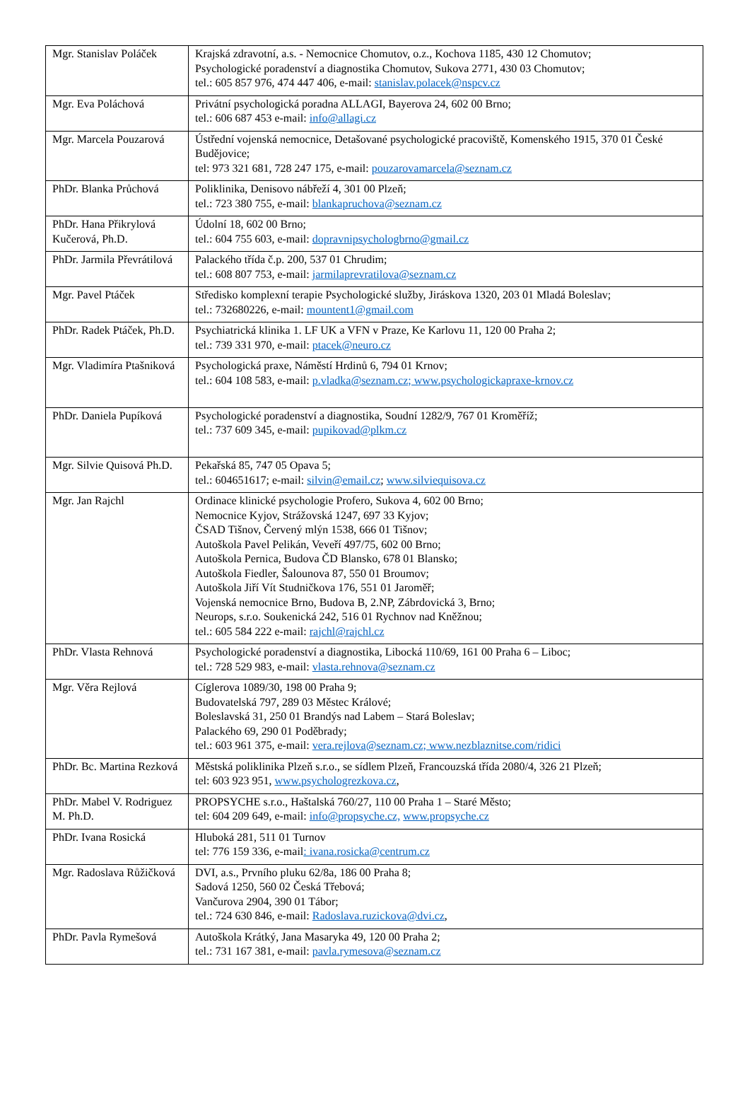| Mgr. Stanislav Poláček | Krajská zdravotní, a.s. - Nemocnice Chomutov, o.z., Kochova 1185, 430 12 Chomutov; Psychologické poradenství a diagnostika Chomutov, Sukova 2771, 430 03 Chomutov; tel.: 605 857 976, 474 447 406, e-mail: stanislav.polacek@nspcv.cz |
| Mgr. Eva Poláchová | Privátní psychologická poradna ALLAGI, Bayerova 24, 602 00 Brno; tel.: 606 687 453 e-mail: info@allagi.cz |
| Mgr. Marcela Pouzarová | Ústřední vojenská nemocnice, Detašované psychologické pracoviště, Komenského 1915, 370 01 České Budějovice; tel: 973 321 681, 728 247 175, e-mail: pouzarovamarcela@seznam.cz |
| PhDr. Blanka Průchová | Poliklinika, Denisovo nábřeží 4, 301 00 Plzeň; tel.: 723 380 755, e-mail: blankapruchova@seznam.cz |
| PhDr. Hana Přikrylová Kučerová, Ph.D. | Údolní 18, 602 00 Brno; tel.: 604 755 603, e-mail: dopravnipsychologbrno@gmail.cz |
| PhDr. Jarmila Převrátilová | Palackého třída č.p. 200, 537 01 Chrudim; tel.: 608 807 753, e-mail: jarmilaprevratilova@seznam.cz |
| Mgr. Pavel Ptáček | Středisko komplexní terapie Psychologické služby, Jiráskova 1320, 203 01 Mladá Boleslav; tel.: 732680226, e-mail: mountent1@gmail.com |
| PhDr. Radek Ptáček, Ph.D. | Psychiatrická klinika 1. LF UK a VFN v Praze, Ke Karlovu 11, 120 00 Praha 2; tel.: 739 331 970, e-mail: ptacek@neuro.cz |
| Mgr. Vladimíra Ptašniková | Psychologická praxe, Náměstí Hrdinů 6, 794 01 Krnov; tel.: 604 108 583, e-mail: p.vladka@seznam.cz; www.psychologickapraxe-krnov.cz |
| PhDr. Daniela Pupíková | Psychologické poradenství a diagnostika, Soudní 1282/9, 767 01 Kroměříž; tel.: 737 609 345, e-mail: pupikovad@plkm.cz |
| Mgr. Silvie Quisová Ph.D. | Pekařská 85, 747 05 Opava 5; tel.: 604651617; e-mail: silvin@email.cz ; www.silviequisova.cz |
| Mgr. Jan Rajchl | Ordinace klinické psychologie Profero, Sukova 4, 602 00 Brno; Nemocnice Kyjov, Strážovská 1247, 697 33 Kyjov; ČSAD Tišnov, Červený mlýn 1538, 666 01 Tišnov; Autoškola Pavel Pelikán, Veveří 497/75, 602 00 Brno; Autoškola Pernica, Budova ČD Blansko, 678 01 Blansko; Autoškola Fiedler, Šalounova 87, 550 01 Broumov; Autoškola Jiří Vít Studničkova 176, 551 01 Jaroměř; Vojenská nemocnice Brno, Budova B, 2.NP, Zábrdovická 3, Brno; Neurops, s.r.o. Soukenická 242, 516 01 Rychnov nad Kněžnou; tel.: 605 584 222 e-mail: rajchl@rajchl.cz |
| PhDr. Vlasta Rehnová | Psychologické poradenství a diagnostika, Libocká 110/69, 161 00 Praha 6 – Liboc; tel.: 728 529 983, e-mail: vlasta.rehnova@seznam.cz |
| Mgr. Věra Rejlová | Cíglerova 1089/30, 198 00 Praha 9; Budovatelská 797, 289 03 Městec Králové; Boleslavská 31, 250 01 Brandýs nad Labem – Stará Boleslav; Palackého 69, 290 01 Poděbrady; tel.: 603 961 375, e-mail: vera.rejlova@seznam.cz; www.nezblaznitse.com/ridici |
| PhDr. Bc. Martina Rezková | Městská poliklinika Plzeň s.r.o., se sídlem Plzeň, Francouzská třída 2080/4, 326 21 Plzeň; tel: 603 923 951, www.psychologrezkova.cz , |
| PhDr. Mabel V. Rodriguez M. Ph.D. | PROPSYCHE s.r.o., Haštalská 760/27, 110 00 Praha 1 – Staré Město; tel: 604 209 649, e-mail: info@propsyche.cz, www.propsyche.cz |
| PhDr. Ivana Rosická | Hluboká 281, 511 01 Turnov tel: 776 159 336, e-mail : ivana.rosicka@centrum.cz |
| Mgr. Radoslava Růžičková | DVI, a.s., Prvního pluku 62/8a, 186 00 Praha 8; Sadová 1250, 560 02 Česká Třebová; Vančurova 2904, 390 01 Tábor; tel.: 724 630 846, e-mail: Radoslava.ruzickova@dvi.cz , |
| PhDr. Pavla Rymešová | Autoškola Krátký, Jana Masaryka 49, 120 00 Praha 2; tel.: 731 167 381, e-mail: pavla.rymesova@seznam.cz |